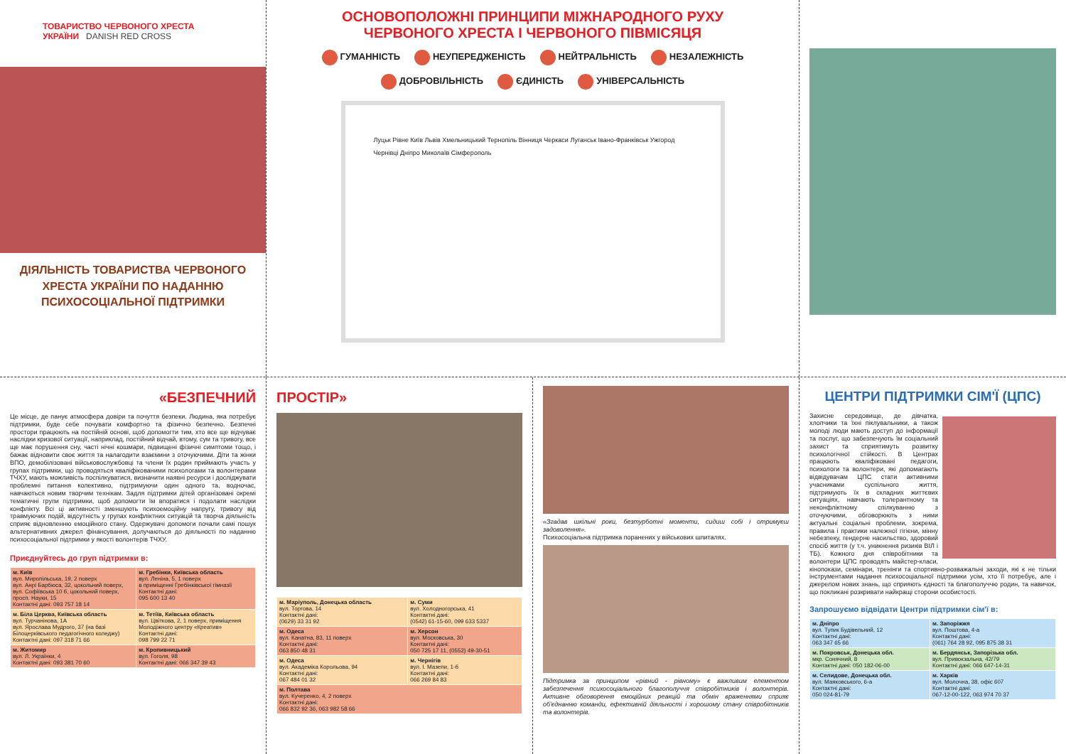ТОВАРИСТВО ЧЕРВОНОГО ХРЕСТА УКРАЇНИ DANISH RED CROSS
ДІЯЛЬНІСТЬ ТОВАРИСТВА ЧЕРВОНОГО ХРЕСТА УКРАЇНИ ПО НАДАННЮ ПСИХОСОЦІАЛЬНОЇ ПІДТРИМКИ
ОСНОВОПОЛОЖНІ ПРИНЦИПИ МІЖНАРОДНОГО РУХУ
ЧЕРВОНОГО ХРЕСТА І ЧЕРВОНОГО ПІВМІСЯЦЯ
ГУМАННІСТЬ НЕУПЕРЕДЖЕНІСТЬ НЕЙТРАЛЬНІСТЬ НЕЗАЛЕЖНІСТЬ
ДОБРОВІЛЬНІСТЬ ЄДИНІСТЬ УНІВЕРСАЛЬНІСТЬ
Луцьк Рівне Київ Львів Хмельницький Тернопіль Вінниця Черкаси Луганськ Івано-Франківськ Ужгород Чернівці Дніпро Миколаїв Сімферополь
«БЕЗПЕЧНИЙ
Це місце, де панує атмосфера довіри та почуття безпеки. Людина, яка потребує підтримки, буде себе почувати комфортно та фізично безпечно. Безпечні простори працюють на постійній основі, щоб допомогти тим, хто все ще відчуває наслідки кризової ситуації, наприклад, постійний відчай, втому, сум та тривогу, все ще має порушення сну, часті нічні кошмари, підвищені фізичні симптоми тощо, і бажає відновити своє життя та налагодити взаємини з оточуючими. Діти та жінки ВПО, демобілізовані військовослужбовці та члени їх родин приймають участь у групах підтримки, що проводяться кваліфікованими психологами та волонтерами ТЧХУ, мають можливість поспілкуватися, визначити наявні ресурси і досліджувати проблемні питання колективно, підтримуючи один одного та, водночас, навчаються новим творчим технікам. Задля підтримки дітей організовані окремі тематичні групи підтримки, щоб допомогти їм впоратися і подолати наслідки конфлікту. Всі ці активності зменшують психоемоційну напругу, тривогу від травмуючих подій, відсутність у групах конфліктних ситуацій та творча діяльність сприяє відновленню емоційного стану. Одержувачі допомоги почали самі пошук альтернативних джерел фінансування, долучаються до діяльності по наданню психосоціальної підтримки у якості волонтерів ТЧХУ.
Приєднуйтесь до груп підтримки в:
| м. Київ вул. Миропільська, 19, 2 поверх вул. Анрі Барбюса, 32, цокольний поверх, вул. Софіївська 10 б, цокольний поверх, просп. Науки, 15 Контактні дані: 093 757 18 14 | м. Гребінки, Київська область вул. Леніна, 5, 1 поверх в приміщенні Гребінківської гімназії Контактні дані: 095 600 13 40 |
| м. Біла Церква, Київська область вул. Турчанінова, 1А вул. Ярослава Мудрого, 37 (на базі Білоцерківського педагогічного коледжу) Контактні дані: 097 318 71 66 | м. Тетіїв, Київська область вул. Цвіткова, 2, 1 поверх, приміщення Молодіжного центру «Креатив» Контактні дані: 098 799 22 71 |
| м. Житомир вул. Л. Українки, 4 Контактні дані: 093 381 70 60 | м. Кропивницький вул. Гоголя, 98 Контактні дані: 066 347 39 43 |
ПРОСТІР»
| м. Маріуполь, Донецька область вул. Торгова, 14 Контактні дані: (0629) 33 31 92 | м. Суми вул. Холодногорська, 41 Контактні дані: (0542) 61-15-60, 099 633 5337 |
| м. Одеса вул. Канатна, 83, 11 поверх Контактні дані: 063 850 48 31 | м. Херсон вул. Московська, 30 Контактні дані: 050 725 17 11, (0552) 49-30-51 |
| м. Одеса вул. Академіка Корольова, 94 Контактні дані: 067 484 01 32 | м. Чернігів вул. І. Мазепи, 1-б Контактні дані: 066 269 84 83 |
| м. Полтава вул. Кучеренко, 4, 2 поверх Контактні дані: 066 832 92 36, 063 982 58 66 | |
«Згадав шкільні роки, безтурботні моменти, сидиш собі і отримуєш задоволення».
Психосоціальна підтримка поранених у військових шпиталях.
Підтримка за принципом «рівний - рівному» є важливим елементом забезпечення психосоціального благополуччя співробітників і волонтерів. Активне обговорення емоційних реакцій та обмін враженнями сприяє об'єднанню команди, ефективній діяльності і хорошому стану співробітників та волонтерів.
ЦЕНТРИ ПІДТРИМКИ СІМ'Ї (ЦПС)
Захисне середовище, де дівчатка, хлопчики та їхні піклувальники, а також молоді люди мають доступ до інформації та послуг, що забезпечують їм соціальний захист та сприятимуть розвитку психологічної стійкості. В Центрах працюють кваліфіковані педагоги, психологи та волонтери, які допомагають відвідувачам ЦПС стати активними учасниками суспільного життя, підтримують їх в складних життєвих ситуаціях, навчають толерантному та неконфліктному спілкуванню з оточуючими, обговорюють з ними актуальні соціальні проблеми, зокрема, правила і практики належної гігієни, мінну небезпеку, гендерне насильство, здоровий спосіб життя (у т.ч. уникнення ризиків ВІЛ і ТБ). Кожного дня співробітники та волонтери ЦПС проводять майстер-класи, кінопокази, семінари, тренінги та спортивно-розважальні заходи, які є не тільки інструментами надання психосоціальної підтримки усім, хто її потребує, але і джерелом нових знань, що сприяють єдності та благополуччю родин, та навичок, що покликані розкривати найкращі сторони особистості.
Запрошуємо відвідати Центри підтримки сім'ї в:
| м. Дніпро вул. Тупик Будівельний, 12 Контактні дані: 063 347 65 66 | м. Запоріжжя вул. Поштова, 4-а Контактні дані: (061) 764 28 92, 095 875 38 31 |
| м. Покровськ, Донецька обл. мкр. Сонячний, 8 Контактні дані: 050 182-06-00 | м. Бердянськ, Запорізька обл. вул. Привокзальна, 42/79 Контактні дані: 066 647-14-31 |
| м. Селидове, Донецька обл. вул. Маяковського, 6-а Контактні дані: 050 024-81-79 | м. Харків вул. Молочна, 38, офіс 607 Контактні дані: 067-12-00-122, 063 974 70 37 |